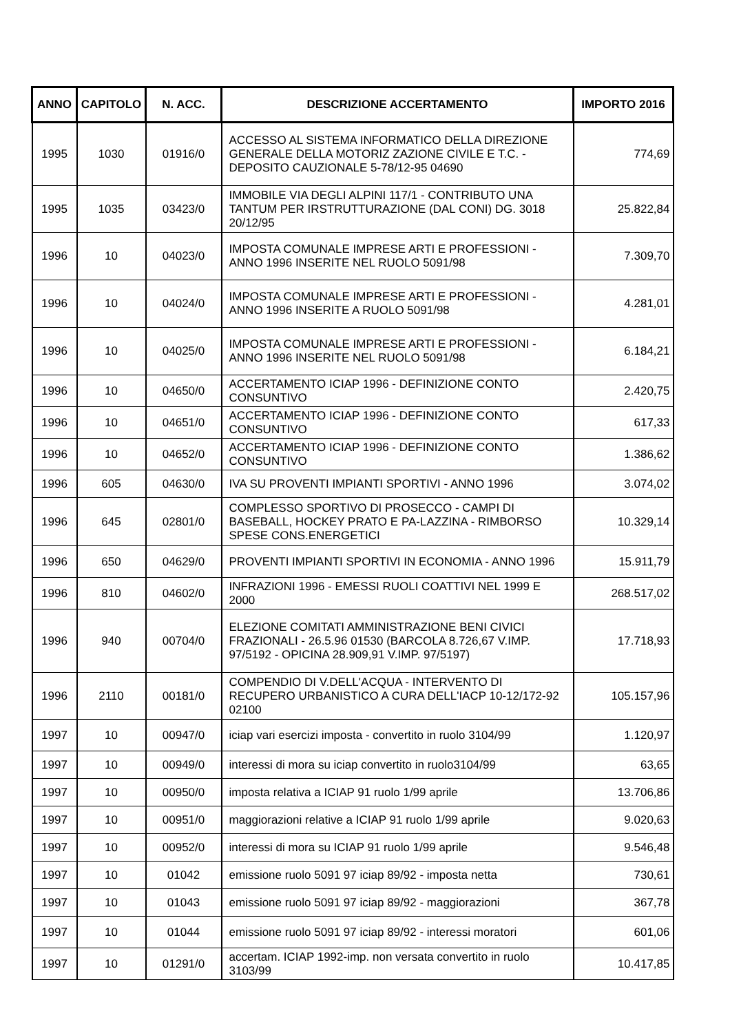| ANNO | CAPITOLO | N. ACC. | DESCRIZIONE ACCERTAMENTO | IMPORTO 2016 |
| --- | --- | --- | --- | --- |
| 1995 | 1030 | 01916/0 | ACCESSO AL SISTEMA INFORMATICO DELLA DIREZIONE GENERALE DELLA MOTORIZ ZAZIONE CIVILE E T.C. - DEPOSITO CAUZIONALE 5-78/12-95 04690 | 774,69 |
| 1995 | 1035 | 03423/0 | IMMOBILE VIA DEGLI ALPINI 117/1 - CONTRIBUTO UNA TANTUM PER IRSTRUTTURAZIONE (DAL CONI) DG. 3018 20/12/95 | 25.822,84 |
| 1996 | 10 | 04023/0 | IMPOSTA COMUNALE IMPRESE ARTI E PROFESSIONI - ANNO 1996 INSERITE NEL RUOLO 5091/98 | 7.309,70 |
| 1996 | 10 | 04024/0 | IMPOSTA COMUNALE IMPRESE ARTI E PROFESSIONI - ANNO 1996 INSERITE A RUOLO 5091/98 | 4.281,01 |
| 1996 | 10 | 04025/0 | IMPOSTA COMUNALE IMPRESE ARTI E PROFESSIONI - ANNO 1996 INSERITE NEL RUOLO 5091/98 | 6.184,21 |
| 1996 | 10 | 04650/0 | ACCERTAMENTO ICIAP 1996 - DEFINIZIONE CONTO CONSUNTIVO | 2.420,75 |
| 1996 | 10 | 04651/0 | ACCERTAMENTO ICIAP 1996 - DEFINIZIONE CONTO CONSUNTIVO | 617,33 |
| 1996 | 10 | 04652/0 | ACCERTAMENTO ICIAP 1996 - DEFINIZIONE CONTO CONSUNTIVO | 1.386,62 |
| 1996 | 605 | 04630/0 | IVA SU PROVENTI IMPIANTI SPORTIVI - ANNO 1996 | 3.074,02 |
| 1996 | 645 | 02801/0 | COMPLESSO SPORTIVO DI PROSECCO - CAMPI DI BASEBALL, HOCKEY PRATO E PA-LAZZINA - RIMBORSO SPESE CONS.ENERGETICI | 10.329,14 |
| 1996 | 650 | 04629/0 | PROVENTI IMPIANTI SPORTIVI IN ECONOMIA - ANNO 1996 | 15.911,79 |
| 1996 | 810 | 04602/0 | INFRAZIONI 1996 - EMESSI RUOLI COATTIVI NEL 1999 E 2000 | 268.517,02 |
| 1996 | 940 | 00704/0 | ELEZIONE COMITATI AMMINISTRAZIONE BENI CIVICI FRAZIONALI - 26.5.96 01530 (BARCOLA 8.726,67 V.IMP. 97/5192 - OPICINA 28.909,91 V.IMP. 97/5197) | 17.718,93 |
| 1996 | 2110 | 00181/0 | COMPENDIO DI V.DELL'ACQUA - INTERVENTO DI RECUPERO URBANISTICO A CURA DELL'IACP 10-12/172-92 02100 | 105.157,96 |
| 1997 | 10 | 00947/0 | iciap vari esercizi imposta - convertito in ruolo 3104/99 | 1.120,97 |
| 1997 | 10 | 00949/0 | interessi di mora su iciap convertito in ruolo3104/99 | 63,65 |
| 1997 | 10 | 00950/0 | imposta relativa a ICIAP 91 ruolo 1/99 aprile | 13.706,86 |
| 1997 | 10 | 00951/0 | maggiorazioni relative a ICIAP 91 ruolo 1/99 aprile | 9.020,63 |
| 1997 | 10 | 00952/0 | interessi di mora su ICIAP 91 ruolo 1/99 aprile | 9.546,48 |
| 1997 | 10 | 01042 | emissione ruolo 5091 97 iciap 89/92 - imposta netta | 730,61 |
| 1997 | 10 | 01043 | emissione ruolo 5091 97 iciap 89/92 - maggiorazioni | 367,78 |
| 1997 | 10 | 01044 | emissione ruolo 5091 97 iciap 89/92 - interessi moratori | 601,06 |
| 1997 | 10 | 01291/0 | accertam. ICIAP 1992-imp. non versata convertito in ruolo 3103/99 | 10.417,85 |